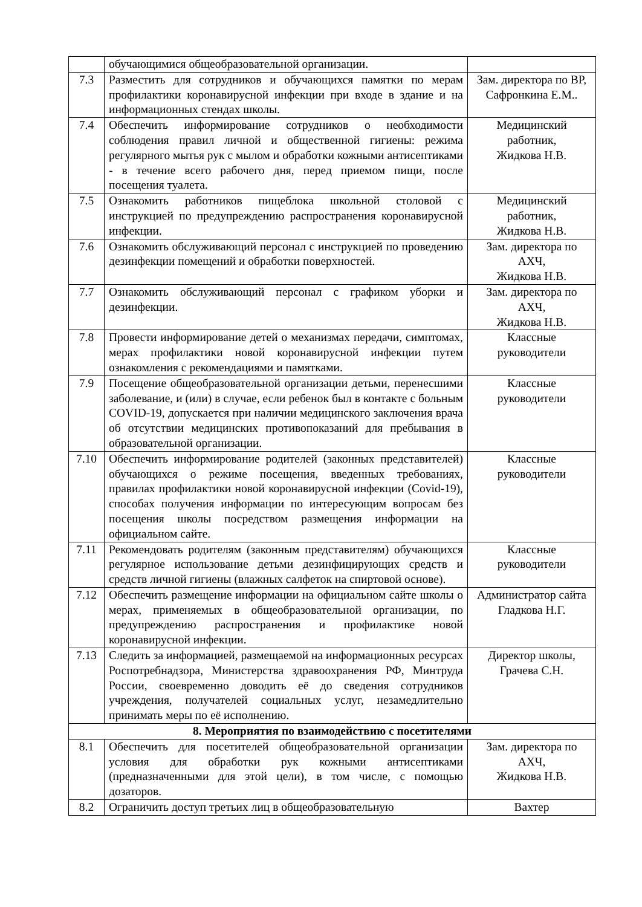| | обучающимися общеобразовательной организации. | |
| 7.3 | Разместить для сотрудников и обучающихся памятки по мерам профилактики коронавирусной инфекции при входе в здание и на информационных стендах школы. | Зам. директора по ВР, Сафронкина Е.М.. |
| 7.4 | Обеспечить информирование сотрудников о необходимости соблюдения правил личной и общественной гигиены: режима регулярного мытья рук с мылом и обработки кожными антисептиками - в течение всего рабочего дня, перед приемом пищи, после посещения туалета. | Медицинский работник, Жидкова Н.В. |
| 7.5 | Ознакомить работников пищеблока школьной столовой с инструкцией по предупреждению распространения коронавирусной инфекции. | Медицинский работник, Жидкова Н.В. |
| 7.6 | Ознакомить обслуживающий персонал с инструкцией по проведению дезинфекции помещений и обработки поверхностей. | Зам. директора по АХЧ, Жидкова Н.В. |
| 7.7 | Ознакомить обслуживающий персонал с графиком уборки и дезинфекции. | Зам. директора по АХЧ, Жидкова Н.В. |
| 7.8 | Провести информирование детей о механизмах передачи, симптомах, мерах профилактики новой коронавирусной инфекции путем ознакомления с рекомендациями и памятками. | Классные руководители |
| 7.9 | Посещение общеобразовательной организации детьми, перенесшими заболевание, и (или) в случае, если ребенок был в контакте с больным COVID-19, допускается при наличии медицинского заключения врача об отсутствии медицинских противопоказаний для пребывания в образовательной организации. | Классные руководители |
| 7.10 | Обеспечить информирование родителей (законных представителей) обучающихся о режиме посещения, введенных требованиях, правилах профилактики новой коронавирусной инфекции (Covid-19), способах получения информации по интересующим вопросам без посещения школы посредством размещения информации на официальном сайте. | Классные руководители |
| 7.11 | Рекомендовать родителям (законным представителям) обучающихся регулярное использование детьми дезинфицирующих средств и средств личной гигиены (влажных салфеток на спиртовой основе). | Классные руководители |
| 7.12 | Обеспечить размещение информации на официальном сайте школы о мерах, применяемых в общеобразовательной организации, по предупреждению распространения и профилактике новой коронавирусной инфекции. | Администратор сайта Гладкова Н.Г. |
| 7.13 | Следить за информацией, размещаемой на информационных ресурсах Роспотребнадзора, Министерства здравоохранения РФ, Минтруда России, своевременно доводить её до сведения сотрудников учреждения, получателей социальных услуг, незамедлительно принимать меры по её исполнению. | Директор школы, Грачева С.Н. |
| 8. Мероприятия по взаимодействию с посетителями | | |
| 8.1 | Обеспечить для посетителей общеобразовательной организации условия для обработки рук кожными антисептиками (предназначенными для этой цели), в том числе, с помощью дозаторов. | Зам. директора по АХЧ, Жидкова Н.В. |
| 8.2 | Ограничить доступ третьих лиц в общеобразовательную | Вахтер |